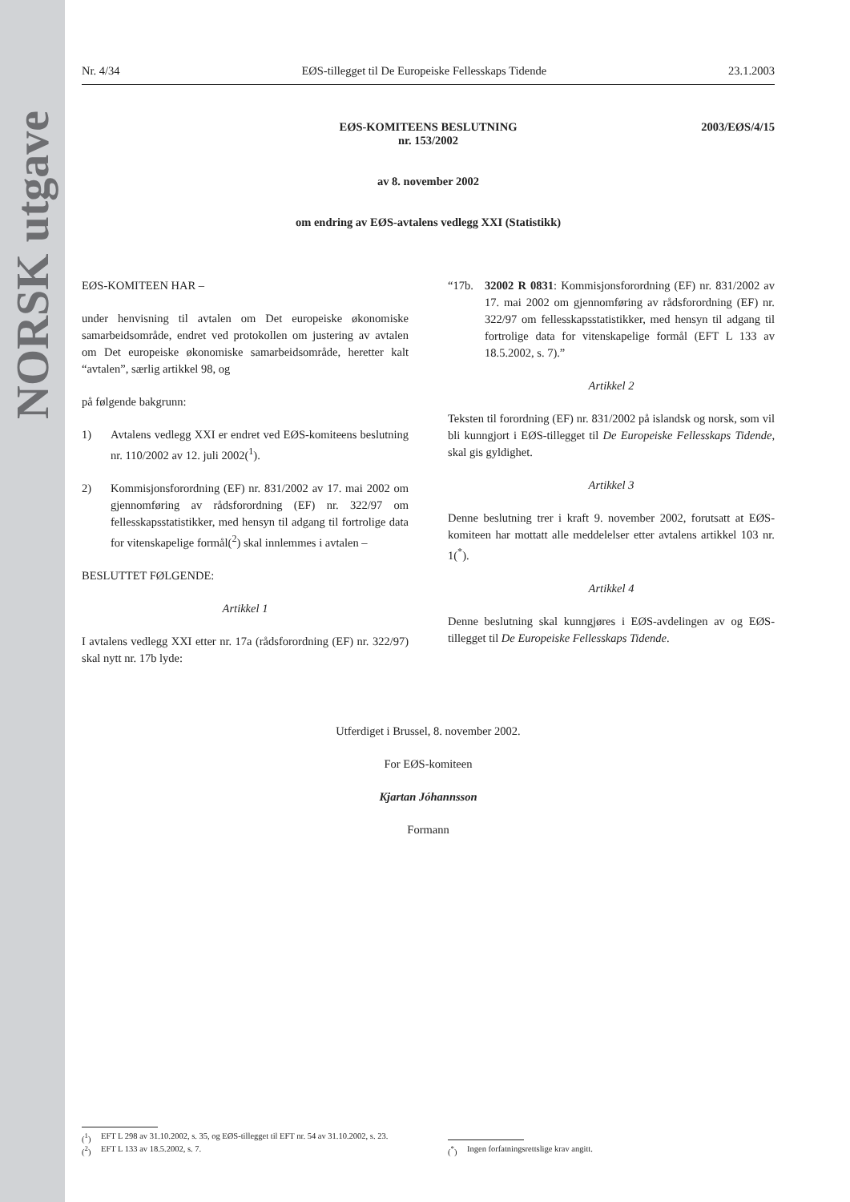NORSK utgave
Nr. 4/34 EØS-tillegget til De Europeiske Fellesskaps Tidende 23.1.2003
2003/EØS/4/15 EØS-KOMITEENS BESLUTNING
nr. 153/2002
av 8. november 2002
om endring av EØS-avtalens vedlegg XXI (Statistikk)
EØS-KOMITEEN HAR –
under henvisning til avtalen om Det europeiske økonomiske samarbeidsområde, endret ved protokollen om justering av avtalen om Det europeiske økonomiske samarbeidsområde, heretter kalt “avtalen”, særlig artikkel 98, og
på følgende bakgrunn:
1) Avtalens vedlegg XXI er endret ved EØS-komiteens beslutning nr. 110/2002 av 12. juli 2002(<sup>1</sup>).
2) Kommisjonsforordning (EF) nr. 831/2002 av 17. mai 2002 om gjennomføring av rådsforordning (EF) nr. 322/97 om fellesskapsstatistikker, med hensyn til adgang til fortrolige data for vitenskapelige formål(<sup>2</sup>) skal innlemmes i avtalen –
BESLUTTET FØLGENDE:
Artikkel 1
I avtalens vedlegg XXI etter nr. 17a (rådsforordning (EF) nr. 322/97) skal nytt nr. 17b lyde:
“17b. 32002 R 0831: Kommisjonsforordning (EF) nr. 831/2002 av 17. mai 2002 om gjennomføring av rådsforordning (EF) nr. 322/97 om fellesskapsstatistikker, med hensyn til adgang til fortrolige data for vitenskapelige formål (EFT L 133 av 18.5.2002, s. 7).”
Artikkel 2
Teksten til forordning (EF) nr. 831/2002 på islandsk og norsk, som vil bli kunngjort i EØS-tillegget til De Europeiske Fellesskaps Tidende, skal gis gyldighet.
Artikkel 3
Denne beslutning trer i kraft 9. november 2002, forutsatt at EØS-komiteen har mottatt alle meddelelser etter avtalens artikkel 103 nr. 1(<sup>*</sup>).
Artikkel 4
Denne beslutning skal kunngjøres i EØS-avdelingen av og EØS-tillegget til De Europeiske Fellesskaps Tidende.
Utferdiget i Brussel, 8. november 2002.
For EØS-komiteen
Kjartan Jóhannsson
Formann
(<sup>1</sup>) EFT L 298 av 31.10.2002, s. 35, og EØS-tillegget til EFT nr. 54 av 31.10.2002, s. 23.
(<sup>2</sup>) EFT L 133 av 18.5.2002, s. 7.
(<sup>*</sup>) Ingen forfatningsrettslige krav angitt.